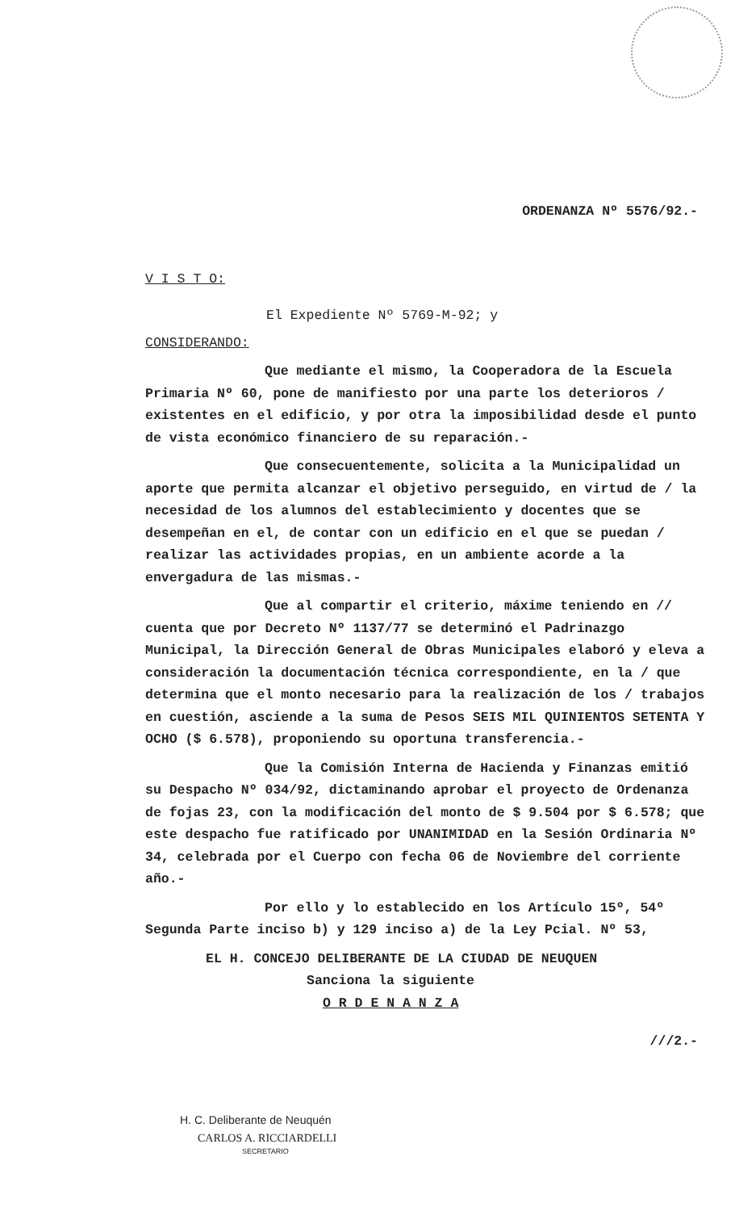ORDENANZA Nº 5576/92.-
V I S T O:
El Expediente Nº 5769-M-92; y
CONSIDERANDO:
Que mediante el mismo, la Cooperadora de la Escuela Primaria Nº 60, pone de manifiesto por una parte los deterioros / existentes en el edificio, y por otra la imposibilidad desde el punto de vista económico financiero de su reparación.-
Que consecuentemente, solicita a la Municipalidad un aporte que permita alcanzar el objetivo perseguido, en virtud de / la necesidad de los alumnos del establecimiento y docentes que se desempeñan en el, de contar con un edificio en el que se puedan / realizar las actividades propias, en un ambiente acorde a la envergadura de las mismas.-
Que al compartir el criterio, máxime teniendo en // cuenta que por Decreto Nº 1137/77 se determinó el Padrinazgo Municipal, la Dirección General de Obras Municipales elaboró y eleva a consideración la documentación técnica correspondiente, en la / que determina que el monto necesario para la realización de los / trabajos en cuestión, asciende a la suma de Pesos SEIS MIL QUINIENTOS SETENTA Y OCHO ($ 6.578), proponiendo su oportuna transferencia.-
Que la Comisión Interna de Hacienda y Finanzas emitió su Despacho Nº 034/92, dictaminando aprobar el proyecto de Ordenanza de fojas 23, con la modificación del monto de $ 9.504 por $ 6.578; que este despacho fue ratificado por UNANIMIDAD en la Sesión Ordinaria Nº 34, celebrada por el Cuerpo con fecha 06 de Noviembre del corriente año.-
Por ello y lo establecido en los Artículo 15º, 54º Segunda Parte inciso b) y 129 inciso a) de la Ley Pcial. Nº 53,
EL H. CONCEJO DELIBERANTE DE LA CIUDAD DE NEUQUEN
Sanciona la siguiente
O R D E N A N Z A
///2.-
H. C. Deliberante de Neuquén
CARLOS A. RICCIARDELLI
SECRETARIO